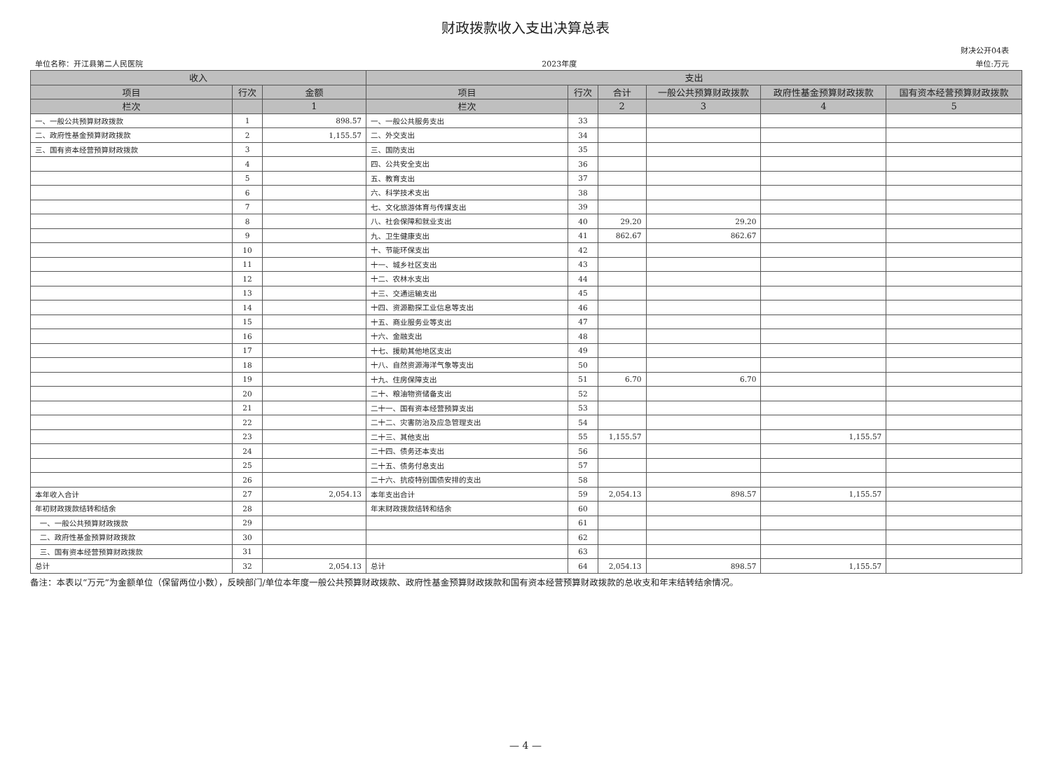财政拨款收入支出决算总表
财决公开04表
单位名称：开江县第二人民医院 2023年度 单位:万元
| 收入 | | | 支出 | | | | | |
| --- | --- | --- | --- | --- | --- | --- | --- | --- |
| 项目 | 行次 | 金额 | 项目 | 行次 | 合计 | 一般公共预算财政拨款 | 政府性基金预算财政拨款 | 国有资本经营预算财政拨款 |
| 栏次 | | 1 | 栏次 | | 2 | 3 | 4 | 5 |
| 一、一般公共预算财政拨款 | 1 | 898.57 | 一、一般公共服务支出 | 33 | | | | |
| 二、政府性基金预算财政拨款 | 2 | 1,155.57 | 二、外交支出 | 34 | | | | |
| 三、国有资本经营预算财政拨款 | 3 | | 三、国防支出 | 35 | | | | |
| | 4 | | 四、公共安全支出 | 36 | | | | |
| | 5 | | 五、教育支出 | 37 | | | | |
| | 6 | | 六、科学技术支出 | 38 | | | | |
| | 7 | | 七、文化旅游体育与传媒支出 | 39 | | | | |
| | 8 | | 八、社会保障和就业支出 | 40 | 29.20 | 29.20 | | |
| | 9 | | 九、卫生健康支出 | 41 | 862.67 | 862.67 | | |
| | 10 | | 十、节能环保支出 | 42 | | | | |
| | 11 | | 十一、城乡社区支出 | 43 | | | | |
| | 12 | | 十二、农林水支出 | 44 | | | | |
| | 13 | | 十三、交通运输支出 | 45 | | | | |
| | 14 | | 十四、资源勘探工业信息等支出 | 46 | | | | |
| | 15 | | 十五、商业服务业等支出 | 47 | | | | |
| | 16 | | 十六、金融支出 | 48 | | | | |
| | 17 | | 十七、援助其他地区支出 | 49 | | | | |
| | 18 | | 十八、自然资源海洋气象等支出 | 50 | | | | |
| | 19 | | 十九、住房保障支出 | 51 | 6.70 | 6.70 | | |
| | 20 | | 二十、粮油物资储备支出 | 52 | | | | |
| | 21 | | 二十一、国有资本经营预算支出 | 53 | | | | |
| | 22 | | 二十二、灾害防治及应急管理支出 | 54 | | | | |
| | 23 | | 二十三、其他支出 | 55 | 1,155.57 | | 1,155.57 | |
| | 24 | | 二十四、债务还本支出 | 56 | | | | |
| | 25 | | 二十五、债务付息支出 | 57 | | | | |
| | 26 | | 二十六、抗疫特别国债安排的支出 | 58 | | | | |
| 本年收入合计 | 27 | 2,054.13 | 本年支出合计 | 59 | 2,054.13 | 898.57 | 1,155.57 | |
| 年初财政拨款结转和结余 | 28 | | 年末财政拨款结转和结余 | 60 | | | | |
| 一、一般公共预算财政拨款 | 29 | | | 61 | | | | |
| 二、政府性基金预算财政拨款 | 30 | | | 62 | | | | |
| 三、国有资本经营预算财政拨款 | 31 | | | 63 | | | | |
| 总计 | 32 | 2,054.13 | 总计 | 64 | 2,054.13 | 898.57 | 1,155.57 | |
备注：本表以“万元”为金额单位（保留两位小数），反映部门/单位本年度一般公共预算财政拨款、政府性基金预算财政拨款和国有资本经营预算财政拨款的总收支和年末结转结余情况。
— 4 —